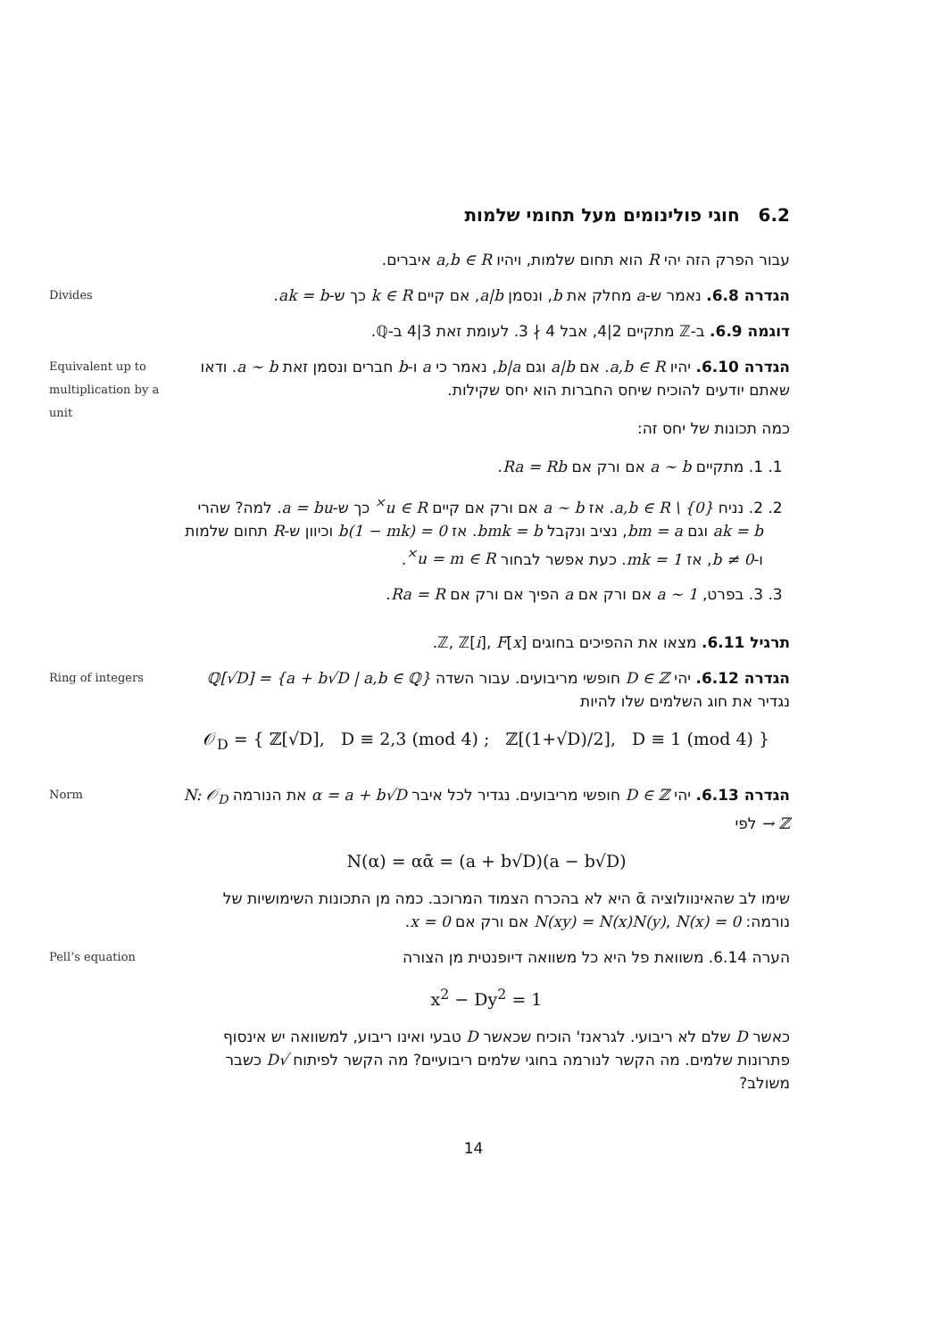6.2 חוגי פולינומים מעל תחומי שלמות
עבור הפרק הזה יהי R הוא תחום שלמות, ויהיו a,b ∈ R איברים.
Divides
הגדרה 6.8. נאמר ש-a מחלק את b, ונסמן a|b, אם קיים k ∈ R כך ש-ak = b.
דוגמה 6.9. ב-ℤ מתקיים 2|4, אבל 4 ∤ 3. לעומת זאת 3|4 ב-ℚ.
Equivalent up to multiplication by a unit
הגדרה 6.10. יהיו a,b ∈ R. אם a|b וגם b|a, נאמר כי a ו-b חברים ונסמן זאת a ∼ b. ודאו שאתם יודעים להוכיח שיחס החברות הוא יחס שקילות.
כמה תכונות של יחס זה:
1. 1. מתקיים a ∼ b אם ורק אם Ra = Rb.
2. 2. נניח a,b ∈ R \ {0}. אז a ∼ b אם ורק אם קיים u ∈ R<sup>×</sup> כך ש-a = bu. למה? שהרי ak = b וגם bm = a, נציב ונקבל bmk = b. אז b(1 − mk) = 0 וכיוון ש-R תחום שלמות ו-b ≠ 0, אז mk = 1. כעת אפשר לבחור u = m ∈ R<sup>×</sup>.
3. 3. בפרט, a ∼ 1 אם ורק אם a הפיך אם ורק אם Ra = R.
תרגיל 6.11. מצאו את ההפיכים בחוגים ℤ, ℤ[i], F[x].
Ring of integers
הגדרה 6.12. יהי D ∈ ℤ חופשי מריבועים. עבור השדה ℚ[√D] = {a + b√D | a,b ∈ ℚ} נגדיר את חוג השלמים שלו להיות
𝒪<sub>D</sub> = { ℤ[√D], D ≡ 2,3 (mod 4) ; ℤ[(1+√D)/2], D ≡ 1 (mod 4) }
Norm
הגדרה 6.13. יהי D ∈ ℤ חופשי מריבועים. נגדיר לכל איבר α = a + b√D את הנורמה N: 𝒪<sub>D</sub> → ℤ לפי
N(α) = αᾱ = (a + b√D)(a − b√D)
שימו לב שהאינוולוציה ᾱ היא לא בהכרח הצמוד המרוכב. כמה מן התכונות השימושיות של נורמה: N(xy) = N(x)N(y), N(x) = 0 אם ורק אם x = 0.
Pell’s equation
הערה 6.14. משוואת פל היא כל משוואה דיופנטית מן הצורה
x<sup>2</sup> − Dy<sup>2</sup> = 1
כאשר D שלם לא ריבועי. לגראנז' הוכיח שכאשר D טבעי ואינו ריבוע, למשוואה יש אינסוף פתרונות שלמים. מה הקשר לנורמה בחוגי שלמים ריבועיים? מה הקשר לפיתוח √D כשבר משולב?
14